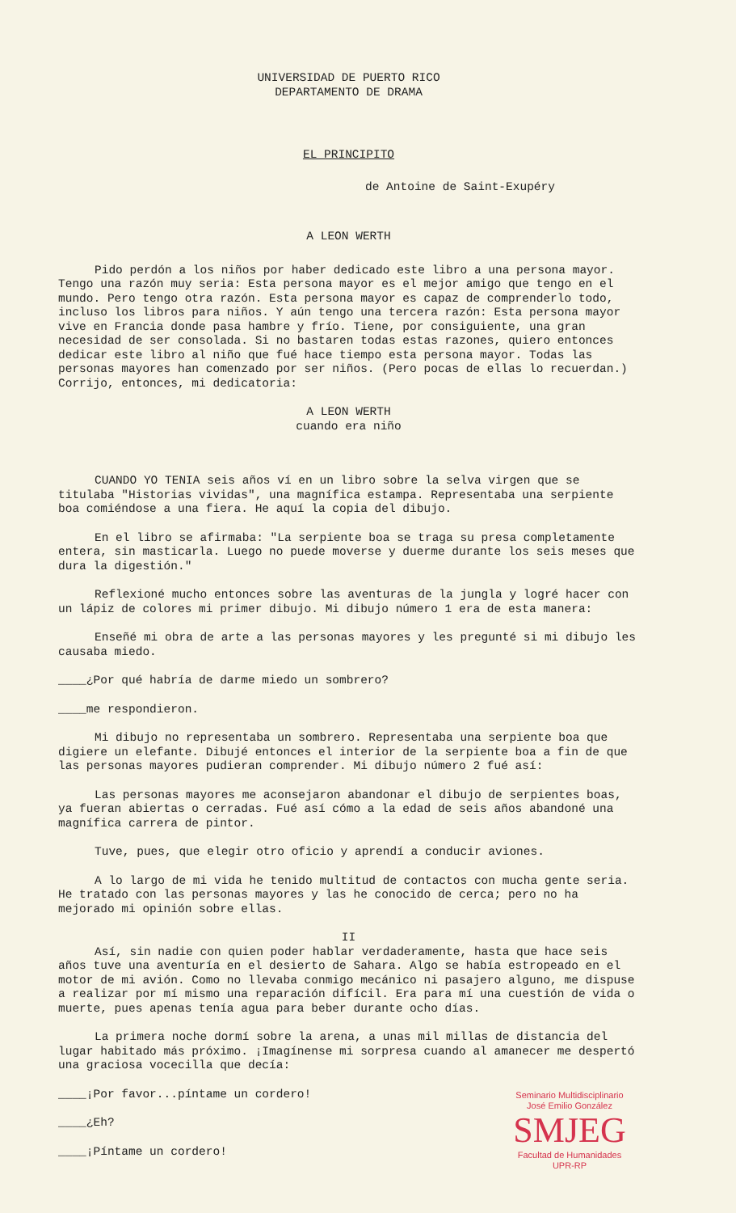UNIVERSIDAD DE PUERTO RICO
DEPARTAMENTO DE DRAMA
EL PRINCIPITO
de Antoine de Saint-Exupéry
A LEON WERTH
Pido perdón a los niños por haber dedicado este libro a una persona mayor. Tengo una razón muy seria: Esta persona mayor es el mejor amigo que tengo en el mundo. Pero tengo otra razón. Esta persona mayor es capaz de comprenderlo todo, incluso los libros para niños. Y aún tengo una tercera razón: Esta persona mayor vive en Francia donde pasa hambre y frío. Tiene, por consiguiente, una gran necesidad de ser consolada. Si no bastaren todas estas razones, quiero entonces dedicar este libro al niño que fué hace tiempo esta persona mayor. Todas las personas mayores han comenzado por ser niños. (Pero pocas de ellas lo recuerdan.) Corrijo, entonces, mi dedicatoria:
A LEON WERTH
cuando era niño
CUANDO YO TENIA seis años ví en un libro sobre la selva virgen que se titulaba "Historias vividas", una magnífica estampa. Representaba una serpiente boa comiéndose a una fiera. He aquí la copia del dibujo.
En el libro se afirmaba: "La serpiente boa se traga su presa completamente entera, sin masticarla. Luego no puede moverse y duerme durante los seis meses que dura la digestión."
Reflexioné mucho entonces sobre las aventuras de la jungla y logré hacer con un lápiz de colores mi primer dibujo. Mi dibujo número 1 era de esta manera:
Enseñé mi obra de arte a las personas mayores y les pregunté si mi dibujo les causaba miedo.
____¿Por qué habría de darme miedo un sombrero?
____me respondieron.
Mi dibujo no representaba un sombrero. Representaba una serpiente boa que digiere un elefante. Dibujé entonces el interior de la serpiente boa a fin de que las personas mayores pudieran comprender. Mi dibujo número 2 fué así:
Las personas mayores me aconsejaron abandonar el dibujo de serpientes boas, ya fueran abiertas o cerradas. Fué así cómo a la edad de seis años abandoné una magnífica carrera de pintor.
Tuve, pues, que elegir otro oficio y aprendí a conducir aviones.
A lo largo de mi vida he tenido multitud de contactos con mucha gente seria. He tratado con las personas mayores y las he conocido de cerca; pero no ha mejorado mi opinión sobre ellas.
II
Así, sin nadie con quien poder hablar verdaderamente, hasta que hace seis años tuve una aventuría en el desierto de Sahara. Algo se había estropeado en el motor de mi avión. Como no llevaba conmigo mecánico ni pasajero alguno, me dispuse a realizar por mí mismo una reparación difícil. Era para mí una cuestión de vida o muerte, pues apenas tenía agua para beber durante ocho días.
La primera noche dormí sobre la arena, a unas mil millas de distancia del lugar habitado más próximo. ¡Imagínense mi sorpresa cuando al amanecer me despertó una graciosa vocecilla que decía:
____¡Por favor...píntame un cordero!
____¿Eh?
____¡Píntame un cordero!
Seminario Multidisciplinario
José Emilio González
SMJEG
Facultad de Humanidades
UPR-RP